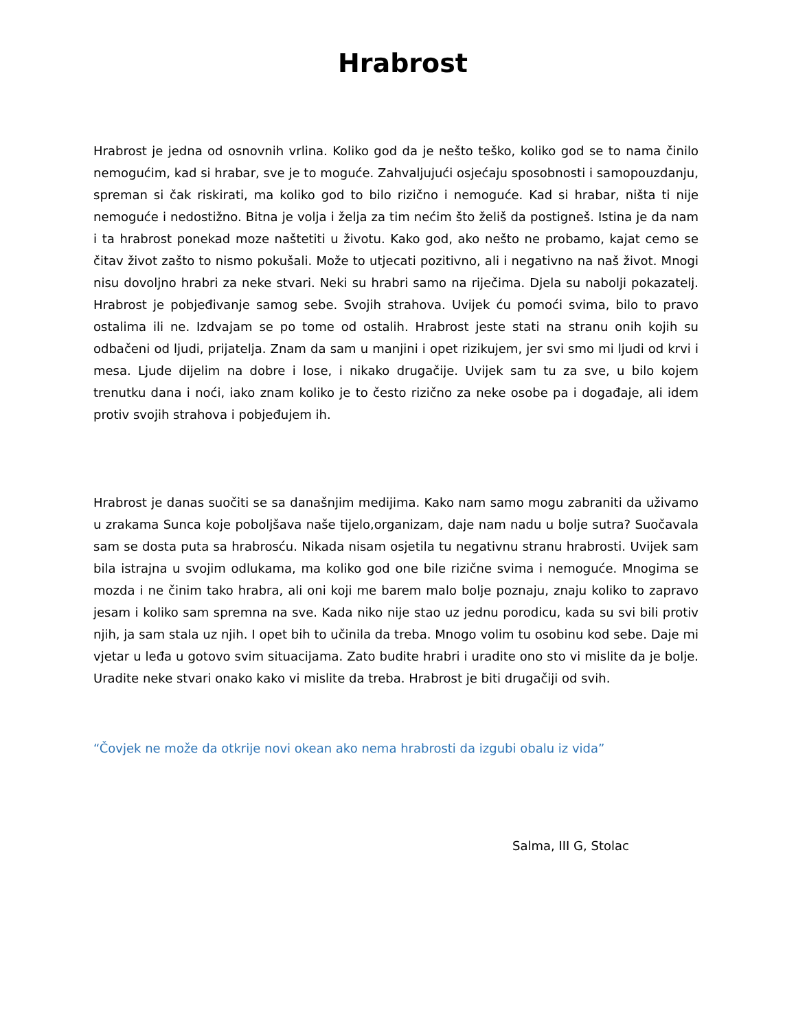Hrabrost
Hrabrost je jedna od osnovnih vrlina. Koliko god da je nešto teško, koliko god se to nama činilo nemogućim, kad si hrabar, sve je to moguće. Zahvaljujući osjećaju sposobnosti i samopouzdanju, spreman si čak riskirati, ma koliko god to bilo rizično i nemoguće. Kad si hrabar, ništa ti nije nemoguće i nedostižno. Bitna je volja i želja za tim nećim što želiš da postigneš. Istina je da nam i ta hrabrost ponekad moze naštetiti u životu. Kako god, ako nešto ne probamo, kajat cemo se čitav život zašto to nismo pokušali. Može to utjecati pozitivno, ali i negativno na naš život. Mnogi nisu dovoljno hrabri za neke stvari. Neki su hrabri samo na riječima. Djela su nabolji pokazatelj. Hrabrost je pobjeđivanje samog sebe. Svojih strahova. Uvijek ću pomoći svima, bilo to pravo ostalima ili ne. Izdvajam se po tome od ostalih. Hrabrost jeste stati na stranu onih kojih su odbačeni od ljudi, prijatelja. Znam da sam u manjini i opet rizikujem, jer svi smo mi ljudi od krvi i mesa. Ljude dijelim na dobre i lose, i nikako drugačije. Uvijek sam tu za sve, u bilo kojem trenutku dana i noći, iako znam koliko je to često rizično za neke osobe pa i događaje, ali idem protiv svojih strahova i pobjeđujem ih.
Hrabrost je danas suočiti se sa današnjim medijima. Kako nam samo mogu zabraniti da uživamo u zrakama Sunca koje poboljšava naše tijelo,organizam, daje nam nadu u bolje sutra? Suočavala sam se dosta puta sa hrabrosću. Nikada nisam osjetila tu negativnu stranu hrabrosti. Uvijek sam bila istrajna u svojim odlukama, ma koliko god one bile rizične svima i nemoguće. Mnogima se mozda i ne činim tako hrabra, ali oni koji me barem malo bolje poznaju, znaju koliko to zapravo jesam i koliko sam spremna na sve. Kada niko nije stao uz jednu porodicu, kada su svi bili protiv njih, ja sam stala uz njih. I opet bih to učinila da treba. Mnogo volim tu osobinu kod sebe. Daje mi vjetar u leđa u gotovo svim situacijama. Zato budite hrabri i uradite ono sto vi mislite da je bolje. Uradite neke stvari onako kako vi mislite da treba. Hrabrost je biti drugačiji od svih.
“Čovjek ne može da otkrije novi okean ako nema hrabrosti da izgubi obalu iz vida”
Salma, III G, Stolac